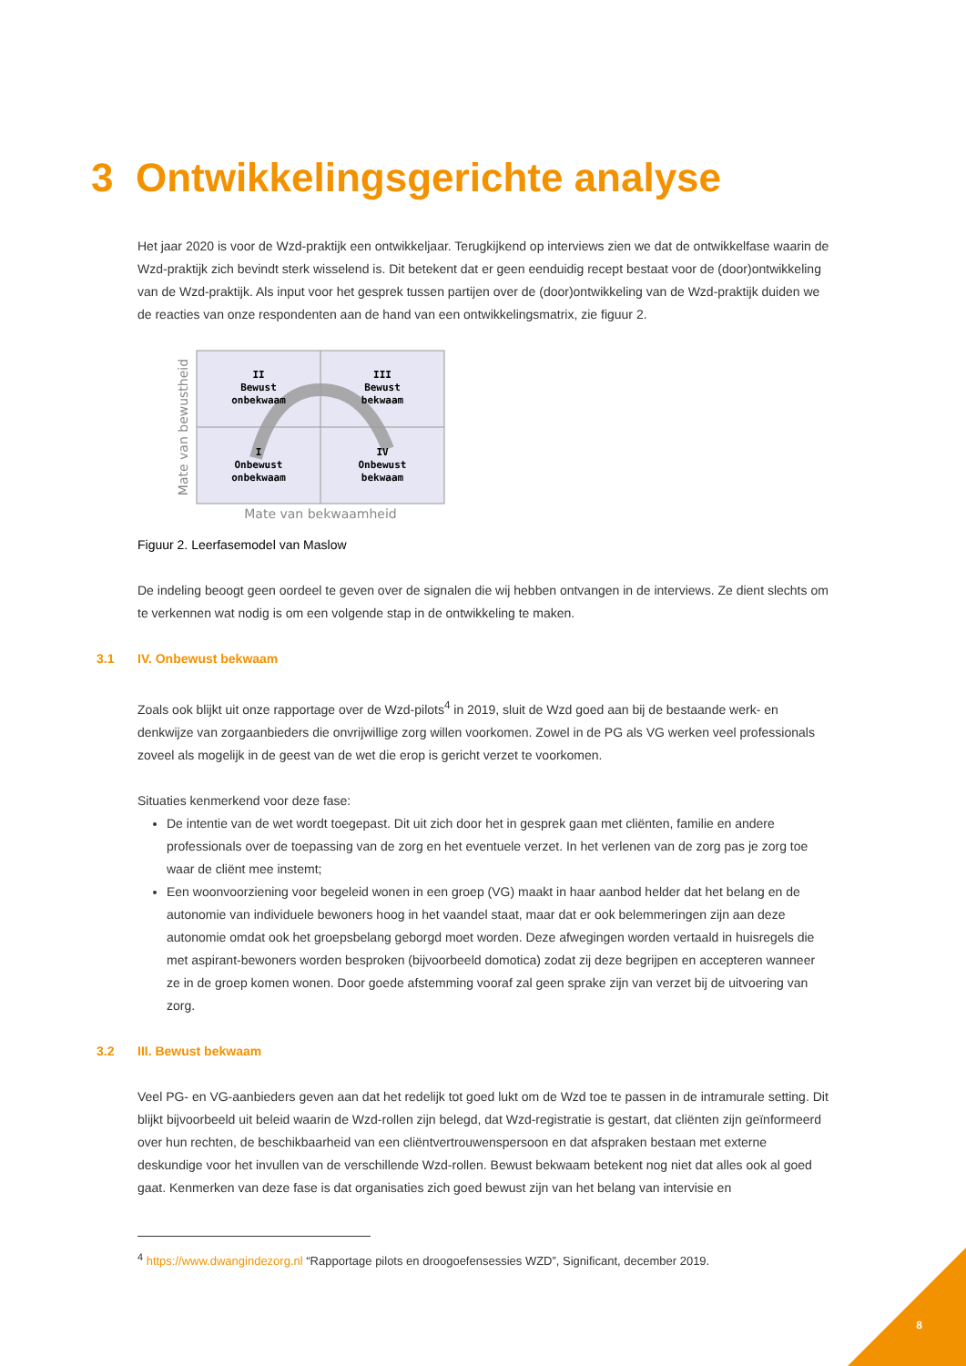3 Ontwikkelingsgerichte analyse
Het jaar 2020 is voor de Wzd-praktijk een ontwikkeljaar. Terugkijkend op interviews zien we dat de ontwikkelfase waarin de Wzd-praktijk zich bevindt sterk wisselend is. Dit betekent dat er geen eenduidig recept bestaat voor de (door)ontwikkeling van de Wzd-praktijk. Als input voor het gesprek tussen partijen over de (door)ontwikkeling van de Wzd-praktijk duiden we de reacties van onze respondenten aan de hand van een ontwikkelingsmatrix, zie figuur 2.
II
Bewust
onbekwaam
III
Bewust
bekwaam
I
Onbewust
onbekwaam
IV
Onbewust
bekwaam
Mate van bekwaamheid
Mate van bewustheid
Figuur 2. Leerfasemodel van Maslow
De indeling beoogt geen oordeel te geven over de signalen die wij hebben ontvangen in de interviews. Ze dient slechts om te verkennen wat nodig is om een volgende stap in de ontwikkeling te maken.
3.1 IV. Onbewust bekwaam
Zoals ook blijkt uit onze rapportage over de Wzd-pilots<sup>4</sup> in 2019, sluit de Wzd goed aan bij de bestaande werk- en denkwijze van zorgaanbieders die onvrijwillige zorg willen voorkomen. Zowel in de PG als VG werken veel professionals zoveel als mogelijk in de geest van de wet die erop is gericht verzet te voorkomen.
Situaties kenmerkend voor deze fase:
De intentie van de wet wordt toegepast. Dit uit zich door het in gesprek gaan met cliënten, familie en andere professionals over de toepassing van de zorg en het eventuele verzet. In het verlenen van de zorg pas je zorg toe waar de cliënt mee instemt;
Een woonvoorziening voor begeleid wonen in een groep (VG) maakt in haar aanbod helder dat het belang en de autonomie van individuele bewoners hoog in het vaandel staat, maar dat er ook belemmeringen zijn aan deze autonomie omdat ook het groepsbelang geborgd moet worden. Deze afwegingen worden vertaald in huisregels die met aspirant-bewoners worden besproken (bijvoorbeeld domotica) zodat zij deze begrijpen en accepteren wanneer ze in de groep komen wonen. Door goede afstemming vooraf zal geen sprake zijn van verzet bij de uitvoering van zorg.
3.2 III. Bewust bekwaam
Veel PG- en VG-aanbieders geven aan dat het redelijk tot goed lukt om de Wzd toe te passen in de intramurale setting. Dit blijkt bijvoorbeeld uit beleid waarin de Wzd-rollen zijn belegd, dat Wzd-registratie is gestart, dat cliënten zijn geïnformeerd over hun rechten, de beschikbaarheid van een cliëntvertrouwenspersoon en dat afspraken bestaan met externe deskundige voor het invullen van de verschillende Wzd-rollen. Bewust bekwaam betekent nog niet dat alles ook al goed gaat. Kenmerken van deze fase is dat organisaties zich goed bewust zijn van het belang van intervisie en
<sup>4</sup> https://www.dwangindezorg.nl “Rapportage pilots en droogoefensessies WZD”, Significant, december 2019.
8